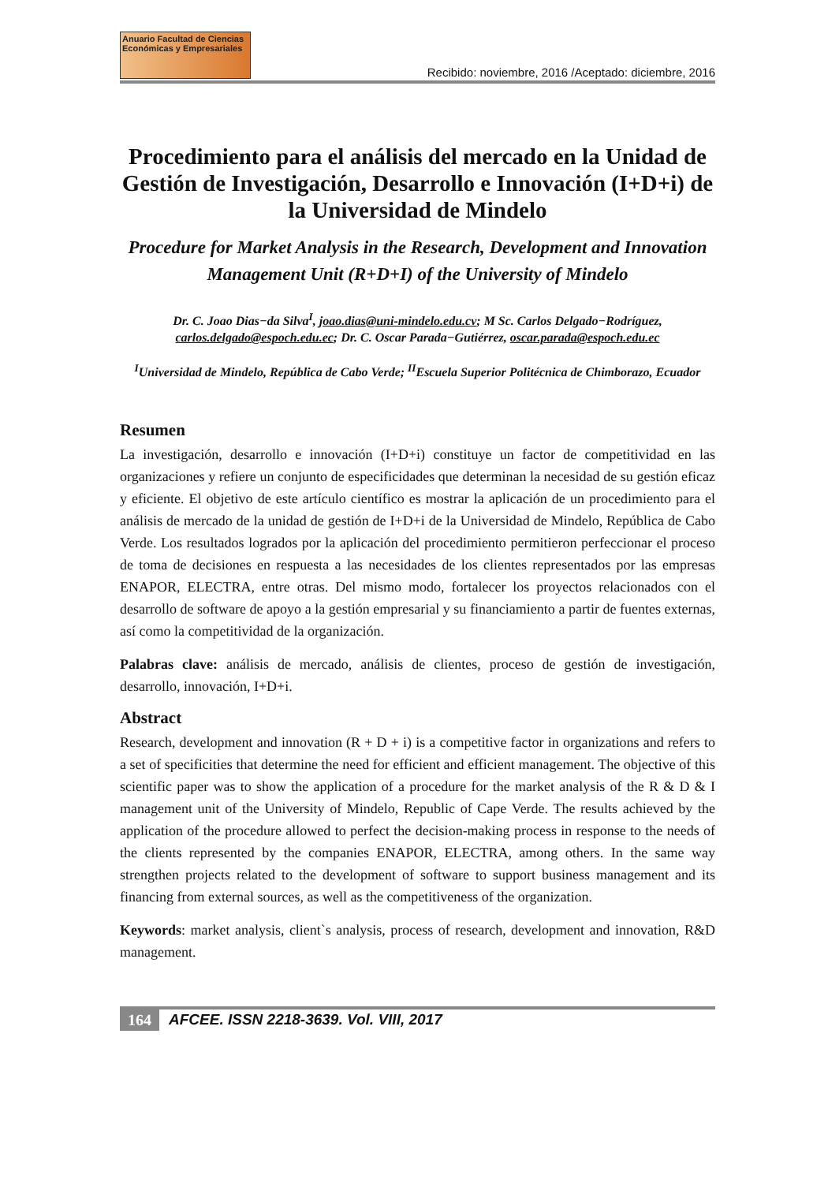Anuario Facultad de Ciencias
Económicas y Empresariales
Recibido: noviembre, 2016 /Aceptado: diciembre, 2016
Procedimiento para el análisis del mercado en la Unidad de Gestión de Investigación, Desarrollo e Innovación (I+D+i) de la Universidad de Mindelo
Procedure for Market Analysis in the Research, Development and Innovation Management Unit (R+D+I) of the University of Mindelo
Dr. C. Joao Dias−da Silva<sup>I</sup>, joao.dias@uni-mindelo.edu.cv; M Sc. Carlos Delgado−Rodríguez, carlos.delgado@espoch.edu.ec; Dr. C. Oscar Parada−Gutiérrez, oscar.parada@espoch.edu.ec
<sup>I</sup>Universidad de Mindelo, República de Cabo Verde; <sup>II</sup>Escuela Superior Politécnica de Chimborazo, Ecuador
Resumen
La investigación, desarrollo e innovación (I+D+i) constituye un factor de competitividad en las organizaciones y refiere un conjunto de especificidades que determinan la necesidad de su gestión eficaz y eficiente. El objetivo de este artículo científico es mostrar la aplicación de un procedimiento para el análisis de mercado de la unidad de gestión de I+D+i de la Universidad de Mindelo, República de Cabo Verde. Los resultados logrados por la aplicación del procedimiento permitieron perfeccionar el proceso de toma de decisiones en respuesta a las necesidades de los clientes representados por las empresas ENAPOR, ELECTRA, entre otras. Del mismo modo, fortalecer los proyectos relacionados con el desarrollo de software de apoyo a la gestión empresarial y su financiamiento a partir de fuentes externas, así como la competitividad de la organización.
Palabras clave: análisis de mercado, análisis de clientes, proceso de gestión de investigación, desarrollo, innovación, I+D+i.
Abstract
Research, development and innovation (R + D + i) is a competitive factor in organizations and refers to a set of specificities that determine the need for efficient and efficient management. The objective of this scientific paper was to show the application of a procedure for the market analysis of the R & D & I management unit of the University of Mindelo, Republic of Cape Verde. The results achieved by the application of the procedure allowed to perfect the decision-making process in response to the needs of the clients represented by the companies ENAPOR, ELECTRA, among others. In the same way strengthen projects related to the development of software to support business management and its financing from external sources, as well as the competitiveness of the organization.
Keywords: market analysis, client`s analysis, process of research, development and innovation, R&D management.
164 AFCEE. ISSN 2218-3639. Vol. VIII, 2017